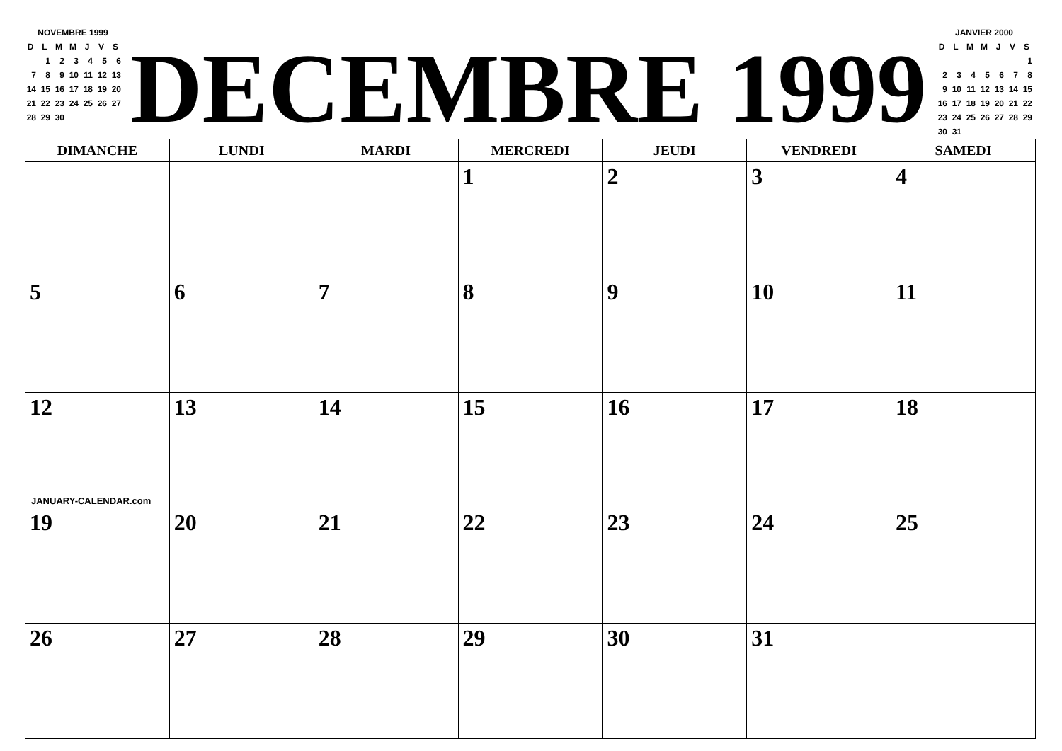| NOVEMBRE 1999 | | | | | | |
| --- | --- | --- | --- | --- | --- | --- |
| D | L | M | M | J | V | S |
| | 1 | 2 | 3 | 4 | 5 | 6 |
| 7 | 8 | 9 | 10 | 11 | 12 | 13 |
| 14 | 15 | 16 | 17 | 18 | 19 | 20 |
| 21 | 22 | 23 | 24 | 25 | 26 | 27 |
| 28 | 29 | 30 | | | | |
DECEMBRE 1999
| JANVIER 2000 | | | | | | |
| --- | --- | --- | --- | --- | --- | --- |
| D | L | M | M | J | V | S |
| | | | | | | 1 |
| 2 | 3 | 4 | 5 | 6 | 7 | 8 |
| 9 | 10 | 11 | 12 | 13 | 14 | 15 |
| 16 | 17 | 18 | 19 | 20 | 21 | 22 |
| 23 | 24 | 25 | 26 | 27 | 28 | 29 |
| 30 | 31 | | | | | |
| DIMANCHE | LUNDI | MARDI | MERCREDI | JEUDI | VENDREDI | SAMEDI |
| --- | --- | --- | --- | --- | --- | --- |
| | | | 1 | 2 | 3 | 4 |
| 5 | 6 | 7 | 8 | 9 | 10 | 11 |
| 12 JANUARY-CALENDAR.com | 13 | 14 | 15 | 16 | 17 | 18 |
| 19 | 20 | 21 | 22 | 23 | 24 | 25 |
| 26 | 27 | 28 | 29 | 30 | 31 | |